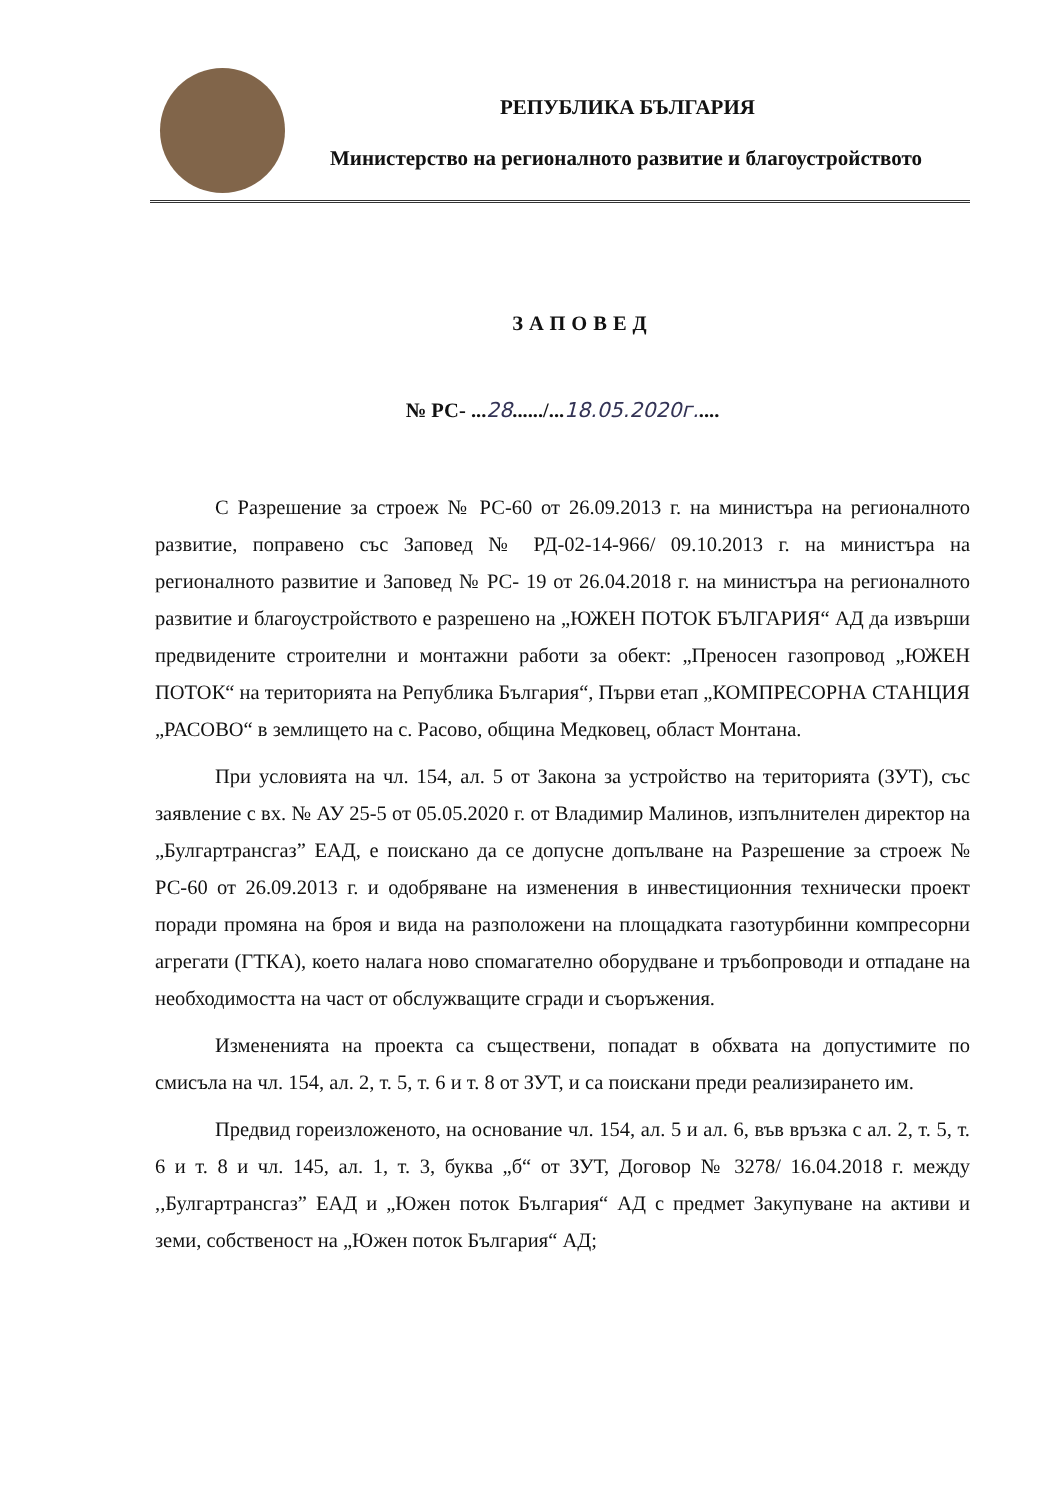РЕПУБЛИКА БЪЛГАРИЯ
Министерство на регионалното развитие и благоустройството
ЗАПОВЕД
№ РС- ...28....../...18.05.2020г.....
С Разрешение за строеж № РС-60 от 26.09.2013 г. на министъра на регионалното развитие, поправено със Заповед № РД-02-14-966/ 09.10.2013 г. на министъра на регионалното развитие и Заповед № РС- 19 от 26.04.2018 г. на министъра на регионалното развитие и благоустройството е разрешено на „ЮЖЕН ПОТОК БЪЛГАРИЯ“ АД да извърши предвидените строителни и монтажни работи за обект: „Преносен газопровод „ЮЖЕН ПОТОК“ на територията на Република България“, Първи етап „КОМПРЕСОРНА СТАНЦИЯ „РАСОВО“ в землището на с. Расово, община Медковец, област Монтана.
При условията на чл. 154, ал. 5 от Закона за устройство на територията (ЗУТ), със заявление с вх. № АУ 25-5 от 05.05.2020 г. от Владимир Малинов, изпълнителен директор на „Булгартрансгаз” ЕАД, е поискано да се допусне допълване на Разрешение за строеж № РС-60 от 26.09.2013 г. и одобряване на изменения в инвестиционния технически проект поради промяна на броя и вида на разположени на площадката газотурбинни компресорни агрегати (ГТКА), което налага ново спомагателно оборудване и тръбопроводи и отпадане на необходимостта на част от обслужващите сгради и съоръжения.
Измененията на проекта са съществени, попадат в обхвата на допустимите по смисъла на чл. 154, ал. 2, т. 5, т. 6 и т. 8 от ЗУТ, и са поискани преди реализирането им.
Предвид гореизложеното, на основание чл. 154, ал. 5 и ал. 6, във връзка с ал. 2, т. 5, т. 6 и т. 8 и чл. 145, ал. 1, т. 3, буква „б“ от ЗУТ, Договор № 3278/ 16.04.2018 г. между ,,Булгартрансгаз” ЕАД и „Южен поток България“ АД с предмет Закупуване на активи и земи, собственост на „Южен поток България“ АД;